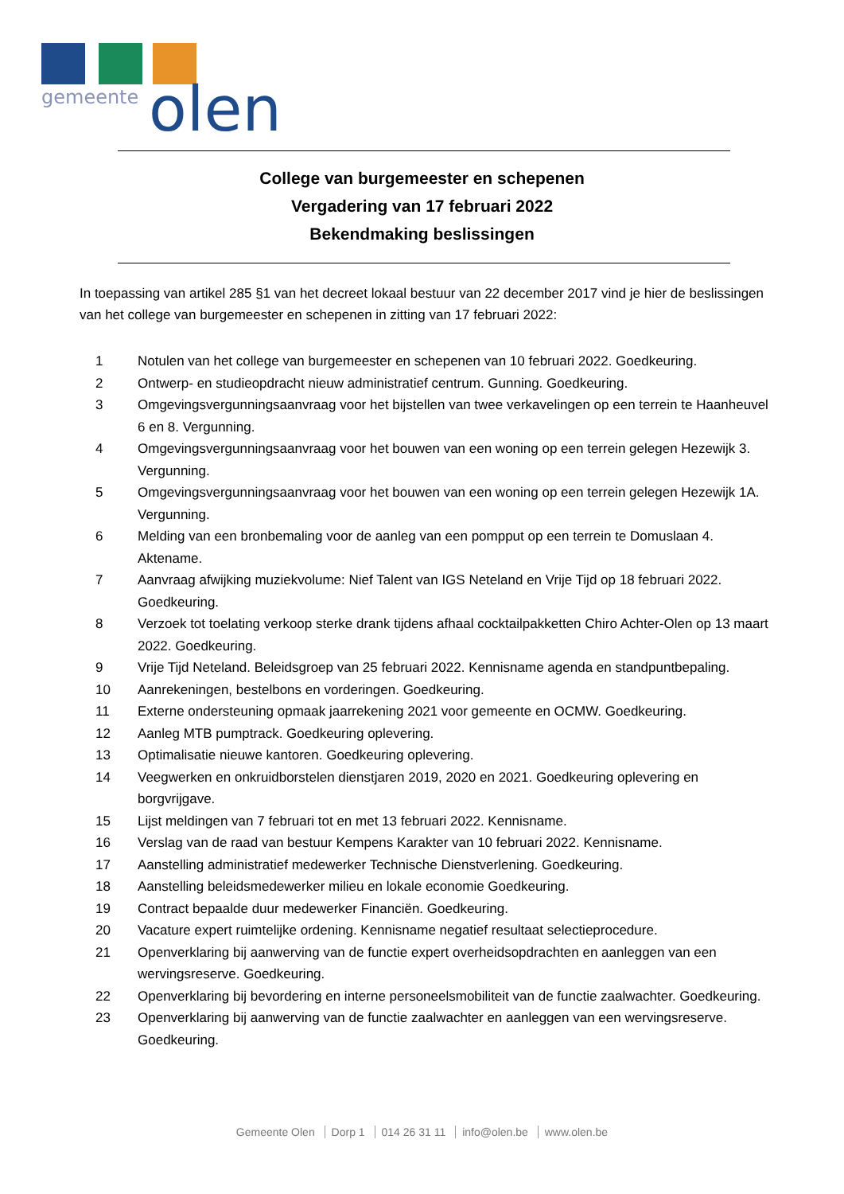gemeente
olen
College van burgemeester en schepenen
Vergadering van 17 februari 2022
Bekendmaking beslissingen
In toepassing van artikel 285 §1 van het decreet lokaal bestuur van 22 december 2017 vind je hier de beslissingen van het college van burgemeester en schepenen in zitting van 17 februari 2022:
1 Notulen van het college van burgemeester en schepenen van 10 februari 2022. Goedkeuring.
2 Ontwerp- en studieopdracht nieuw administratief centrum. Gunning. Goedkeuring.
3 Omgevingsvergunningsaanvraag voor het bijstellen van twee verkavelingen op een terrein te Haanheuvel 6 en 8. Vergunning.
4 Omgevingsvergunningsaanvraag voor het bouwen van een woning op een terrein gelegen Hezewijk 3. Vergunning.
5 Omgevingsvergunningsaanvraag voor het bouwen van een woning op een terrein gelegen Hezewijk 1A. Vergunning.
6 Melding van een bronbemaling voor de aanleg van een pompput op een terrein te Domuslaan 4. Aktename.
7 Aanvraag afwijking muziekvolume: Nief Talent van IGS Neteland en Vrije Tijd op 18 februari 2022. Goedkeuring.
8 Verzoek tot toelating verkoop sterke drank tijdens afhaal cocktailpakketten Chiro Achter-Olen op 13 maart 2022. Goedkeuring.
9 Vrije Tijd Neteland. Beleidsgroep van 25 februari 2022. Kennisname agenda en standpuntbepaling.
10 Aanrekeningen, bestelbons en vorderingen. Goedkeuring.
11 Externe ondersteuning opmaak jaarrekening 2021 voor gemeente en OCMW. Goedkeuring.
12 Aanleg MTB pumptrack. Goedkeuring oplevering.
13 Optimalisatie nieuwe kantoren. Goedkeuring oplevering.
14 Veegwerken en onkruidborstelen dienstjaren 2019, 2020 en 2021. Goedkeuring oplevering en borgvrijgave.
15 Lijst meldingen van 7 februari tot en met 13 februari 2022. Kennisname.
16 Verslag van de raad van bestuur Kempens Karakter van 10 februari 2022. Kennisname.
17 Aanstelling administratief medewerker Technische Dienstverlening. Goedkeuring.
18 Aanstelling beleidsmedewerker milieu en lokale economie Goedkeuring.
19 Contract bepaalde duur medewerker Financiën. Goedkeuring.
20 Vacature expert ruimtelijke ordening. Kennisname negatief resultaat selectieprocedure.
21 Openverklaring bij aanwerving van de functie expert overheidsopdrachten en aanleggen van een wervingsreserve. Goedkeuring.
22 Openverklaring bij bevordering en interne personeelsmobiliteit van de functie zaalwachter. Goedkeuring.
23 Openverklaring bij aanwerving van de functie zaalwachter en aanleggen van een wervingsreserve. Goedkeuring.
Gemeente Olen Dorp 1 014 26 31 11 info@olen.be www.olen.be